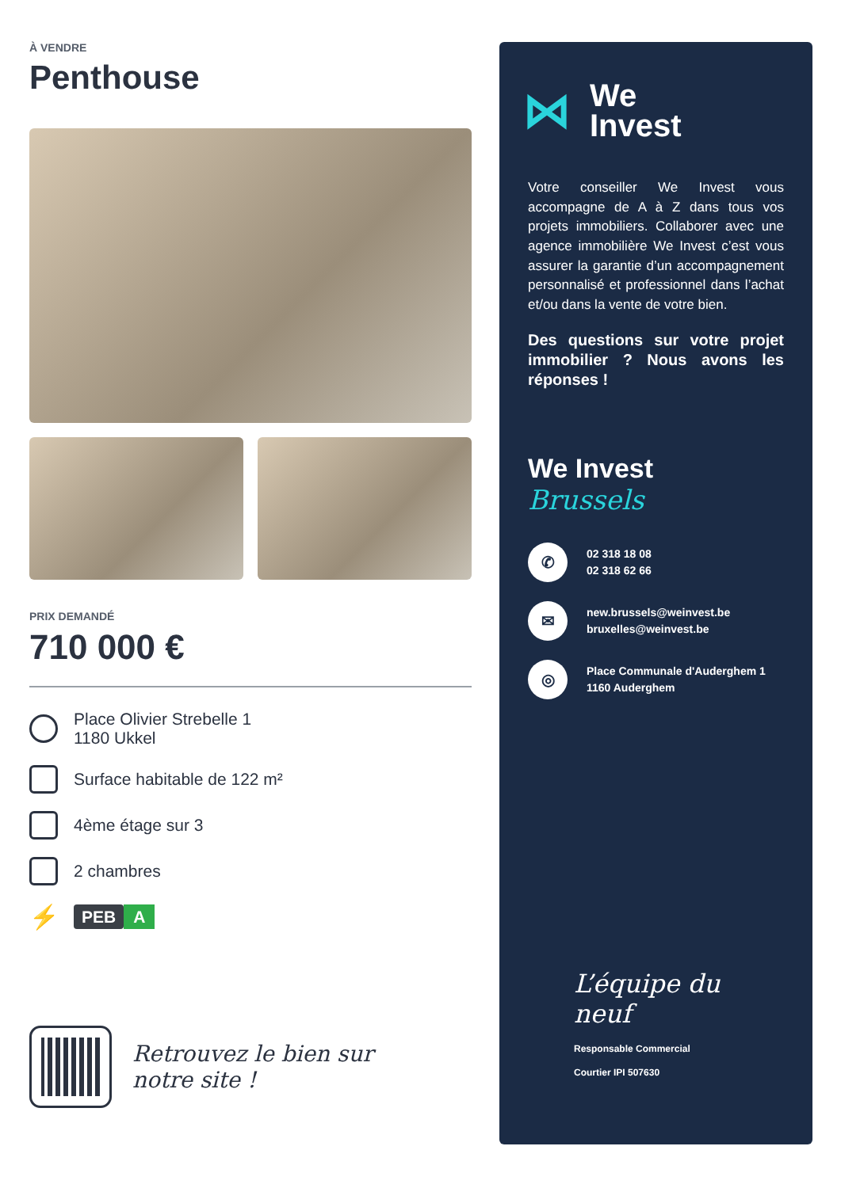À VENDRE
Penthouse
PRIX DEMANDÉ
710 000 €
Place Olivier Strebelle 1
1180 Ukkel
Surface habitable de 122 m²
4ème étage sur 3
2 chambres
⚡
PEB A
Retrouvez le bien sur
notre site !
⋈
We
Invest
Votre conseiller We Invest vous accompagne de A à Z dans tous vos projets immobiliers. Collaborer avec une agence immobilière We Invest c’est vous assurer la garantie d’un accompagnement personnalisé et professionnel dans l’achat et/ou dans la vente de votre bien.
Des questions sur votre projet immobilier ? Nous avons les réponses !
We Invest
Brussels
✆
02 318 18 08
02 318 62 66
✉
new.brussels@weinvest.be
bruxelles@weinvest.be
◎
Place Communale d'Auderghem 1
1160 Auderghem
L’équipe du neuf
Responsable Commercial
Courtier IPI 507630